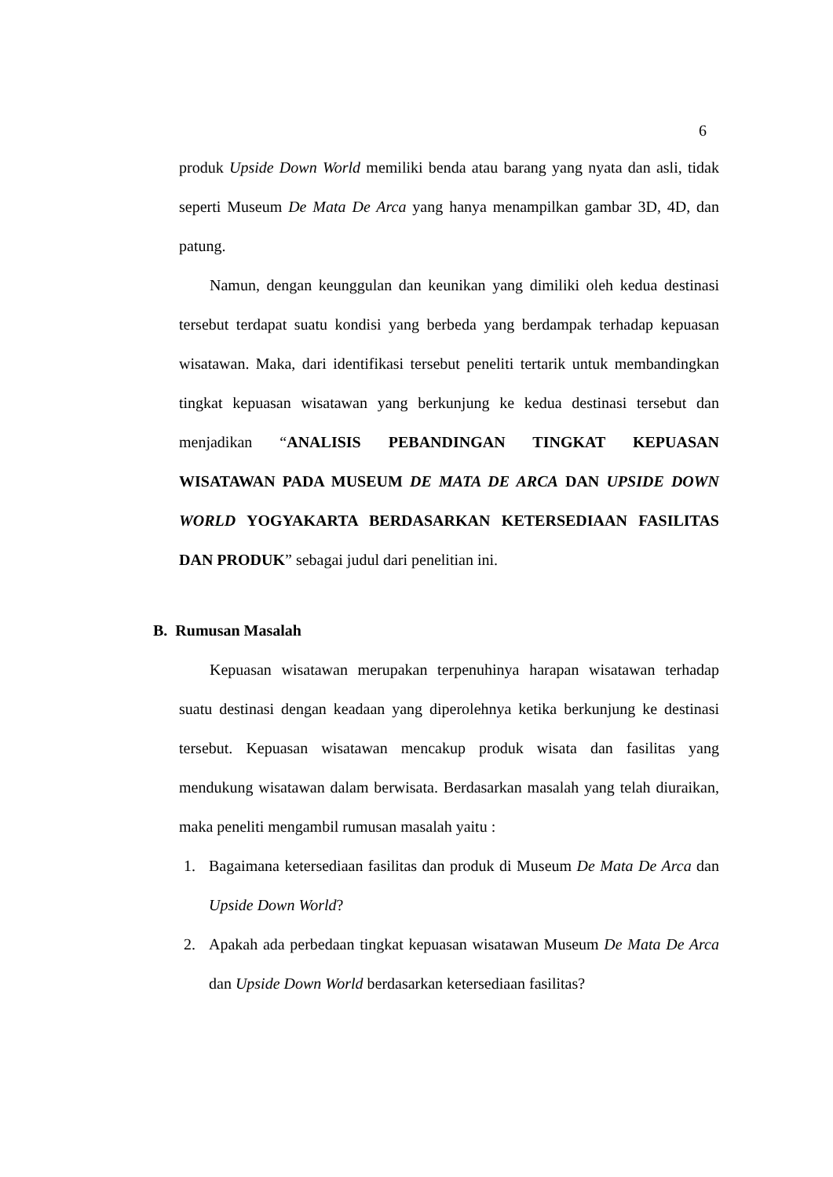6
produk Upside Down World memiliki benda atau barang yang nyata dan asli, tidak seperti Museum De Mata De Arca yang hanya menampilkan gambar 3D, 4D, dan patung.
Namun, dengan keunggulan dan keunikan yang dimiliki oleh kedua destinasi tersebut terdapat suatu kondisi yang berbeda yang berdampak terhadap kepuasan wisatawan. Maka, dari identifikasi tersebut peneliti tertarik untuk membandingkan tingkat kepuasan wisatawan yang berkunjung ke kedua destinasi tersebut dan menjadikan “ANALISIS PEBANDINGAN TINGKAT KEPUASAN WISATAWAN PADA MUSEUM DE MATA DE ARCA DAN UPSIDE DOWN WORLD YOGYAKARTA BERDASARKAN KETERSEDIAAN FASILITAS DAN PRODUK” sebagai judul dari penelitian ini.
B. Rumusan Masalah
Kepuasan wisatawan merupakan terpenuhinya harapan wisatawan terhadap suatu destinasi dengan keadaan yang diperolehnya ketika berkunjung ke destinasi tersebut. Kepuasan wisatawan mencakup produk wisata dan fasilitas yang mendukung wisatawan dalam berwisata. Berdasarkan masalah yang telah diuraikan, maka peneliti mengambil rumusan masalah yaitu :
1. Bagaimana ketersediaan fasilitas dan produk di Museum De Mata De Arca dan Upside Down World?
2. Apakah ada perbedaan tingkat kepuasan wisatawan Museum De Mata De Arca dan Upside Down World berdasarkan ketersediaan fasilitas?